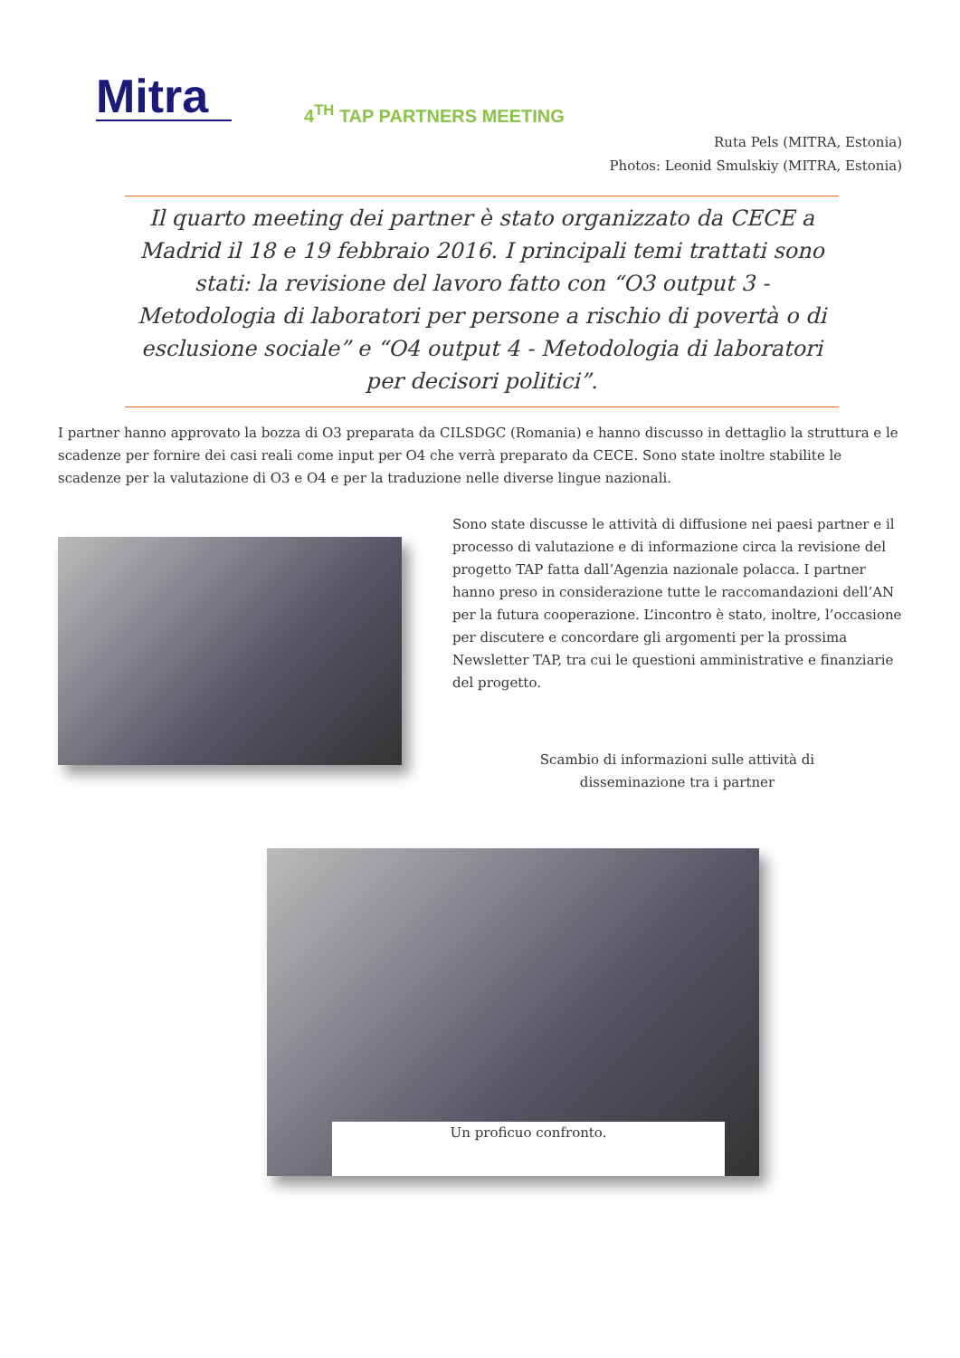Mitra
4<sup>TH</sup> TAP PARTNERS MEETING
Ruta Pels (MITRA, Estonia)
Photos: Leonid Smulskiy (MITRA, Estonia)
Il quarto meeting dei partner è stato organizzato da CECE a Madrid il 18 e 19 febbraio 2016. I principali temi trattati sono stati: la revisione del lavoro fatto con “O3 output 3 - Metodologia di laboratori per persone a rischio di povertà o di esclusione sociale” e “O4 output 4 - Metodologia di laboratori per decisori politici”.
I partner hanno approvato la bozza di O3 preparata da CILSDGC (Romania) e hanno discusso in dettaglio la struttura e le scadenze per fornire dei casi reali come input per O4 che verrà preparato da CECE. Sono state inoltre stabilite le scadenze per la valutazione di O3 e O4 e per la traduzione nelle diverse lingue nazionali.
Sono state discusse le attività di diffusione nei paesi partner e il processo di valutazione e di informazione circa la revisione del progetto TAP fatta dall’Agenzia nazionale polacca. I partner hanno preso in considerazione tutte le raccomandazioni dell’AN per la futura cooperazione. L’incontro è stato, inoltre, l’occasione per discutere e concordare gli argomenti per la prossima Newsletter TAP, tra cui le questioni amministrative e finanziarie del progetto.
Scambio di informazioni sulle attività di
disseminazione tra i partner
Un proficuo confronto.